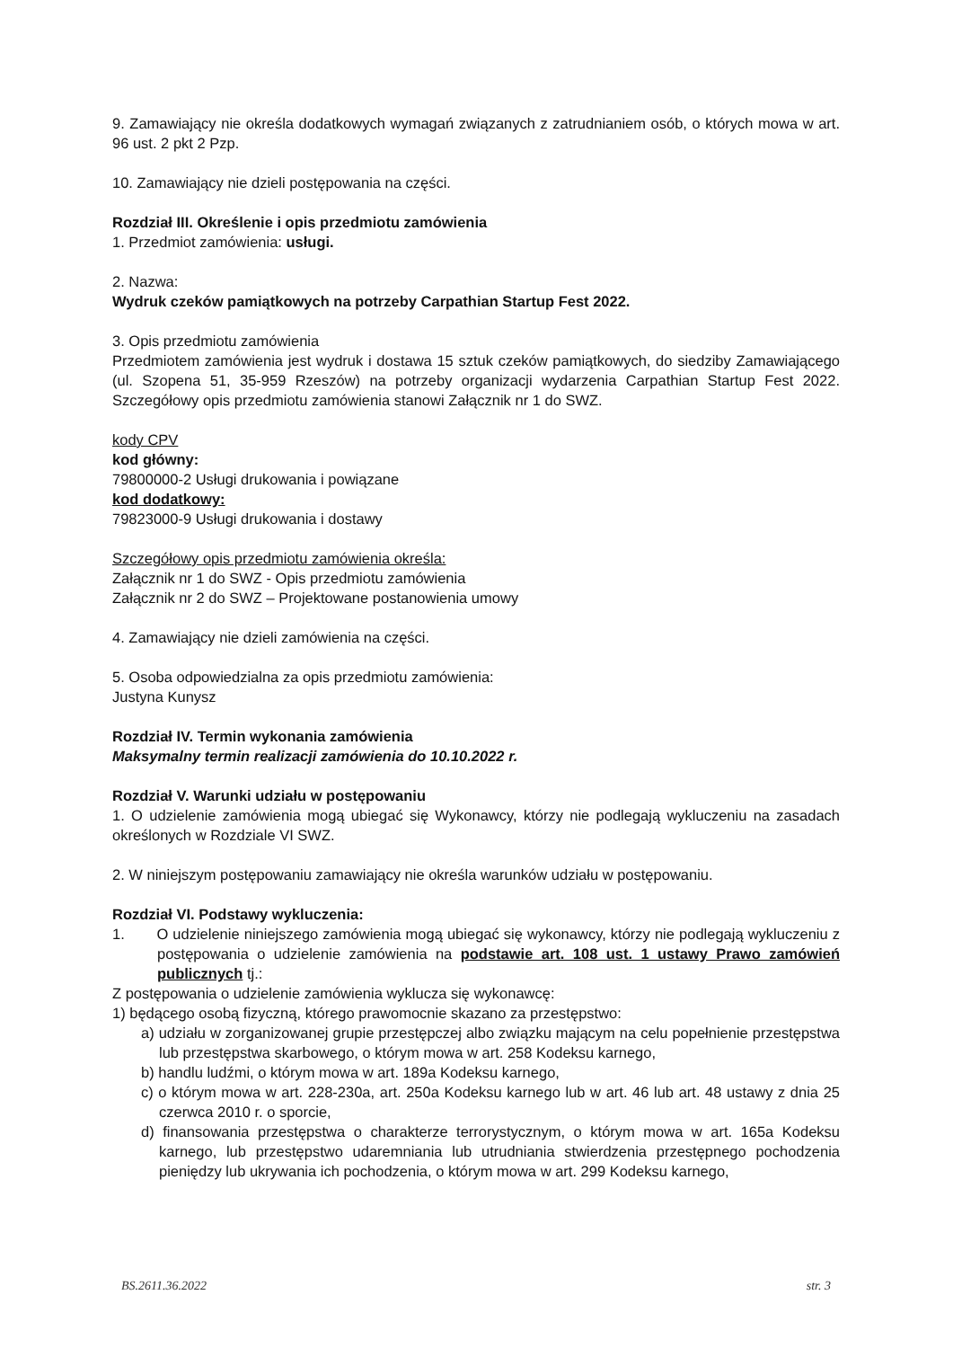9. Zamawiający nie określa dodatkowych wymagań związanych z zatrudnianiem osób, o których mowa w art. 96 ust. 2 pkt 2 Pzp.
10. Zamawiający nie dzieli postępowania na części.
Rozdział III. Określenie i opis przedmiotu zamówienia
1. Przedmiot zamówienia: usługi.
2. Nazwa:
Wydruk czeków pamiątkowych na potrzeby Carpathian Startup Fest 2022.
3. Opis przedmiotu zamówienia
Przedmiotem zamówienia jest wydruk i dostawa 15 sztuk czeków pamiątkowych, do siedziby Zamawiającego (ul. Szopena 51, 35-959 Rzeszów) na potrzeby organizacji wydarzenia Carpathian Startup Fest 2022. Szczegółowy opis przedmiotu zamówienia stanowi Załącznik nr 1 do SWZ.
kody CPV
kod główny:
79800000-2 Usługi drukowania i powiązane
kod dodatkowy:
79823000-9 Usługi drukowania i dostawy
Szczegółowy opis przedmiotu zamówienia określa:
Załącznik nr 1 do SWZ - Opis przedmiotu zamówienia
Załącznik nr 2 do SWZ – Projektowane postanowienia umowy
4. Zamawiający nie dzieli zamówienia na części.
5. Osoba odpowiedzialna za opis przedmiotu zamówienia:
Justyna Kunysz
Rozdział IV. Termin wykonania zamówienia
Maksymalny termin realizacji zamówienia do 10.10.2022 r.
Rozdział V. Warunki udziału w postępowaniu
1. O udzielenie zamówienia mogą ubiegać się Wykonawcy, którzy nie podlegają wykluczeniu na zasadach określonych w Rozdziale VI SWZ.
2. W niniejszym postępowaniu zamawiający nie określa warunków udziału w postępowaniu.
Rozdział VI. Podstawy wykluczenia:
1. O udzielenie niniejszego zamówienia mogą ubiegać się wykonawcy, którzy nie podlegają wykluczeniu z postępowania o udzielenie zamówienia na podstawie art. 108 ust. 1 ustawy Prawo zamówień publicznych tj.:
Z postępowania o udzielenie zamówienia wyklucza się wykonawcę:
1) będącego osobą fizyczną, którego prawomocnie skazano za przestępstwo:
a) udziału w zorganizowanej grupie przestępczej albo związku mającym na celu popełnienie przestępstwa lub przestępstwa skarbowego, o którym mowa w art. 258 Kodeksu karnego,
b) handlu ludźmi, o którym mowa w art. 189a Kodeksu karnego,
c) o którym mowa w art. 228-230a, art. 250a Kodeksu karnego lub w art. 46 lub art. 48 ustawy z dnia 25 czerwca 2010 r. o sporcie,
d) finansowania przestępstwa o charakterze terrorystycznym, o którym mowa w art. 165a Kodeksu karnego, lub przestępstwo udaremniania lub utrudniania stwierdzenia przestępnego pochodzenia pieniędzy lub ukrywania ich pochodzenia, o którym mowa w art. 299 Kodeksu karnego,
BS.2611.36.2022 str. 3